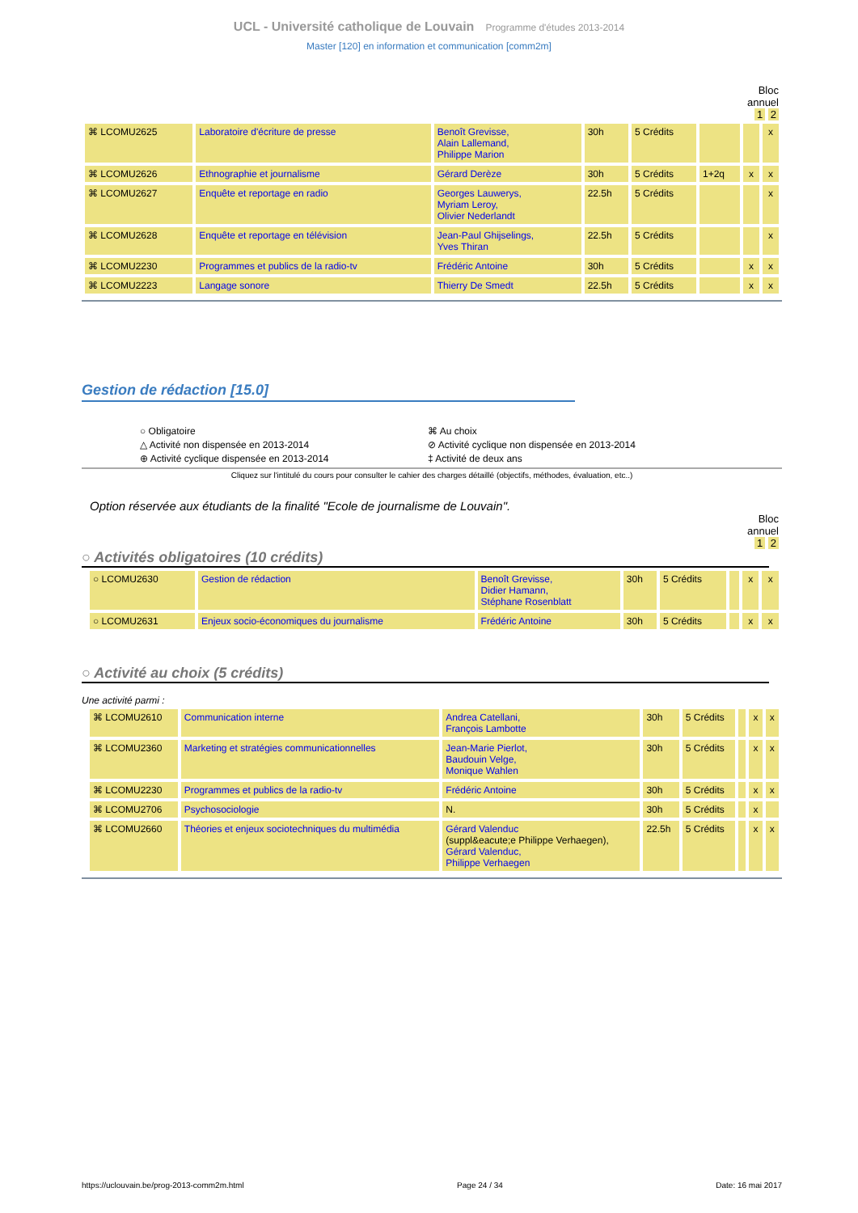UCL - Université catholique de Louvain Programme d'études 2013-2014
Master [120] en information et communication [comm2m]
Bloc
annuel
1 2
| ⌘ LCOMU2625 | Laboratoire d'écriture de presse | Benoît Grevisse, Alain Lallemand, Philippe Marion | 30h | 5 Crédits | | | x |
| ⌘ LCOMU2626 | Ethnographie et journalisme | Gérard Derèze | 30h | 5 Crédits | 1+2q | x | x |
| ⌘ LCOMU2627 | Enquête et reportage en radio | Georges Lauwerys, Myriam Leroy, Olivier Nederlandt | 22.5h | 5 Crédits | | | x |
| ⌘ LCOMU2628 | Enquête et reportage en télévision | Jean-Paul Ghijselings, Yves Thiran | 22.5h | 5 Crédits | | | x |
| ⌘ LCOMU2230 | Programmes et publics de la radio-tv | Frédéric Antoine | 30h | 5 Crédits | | x | x |
| ⌘ LCOMU2223 | Langage sonore | Thierry De Smedt | 22.5h | 5 Crédits | | x | x |
Gestion de rédaction [15.0]
○ Obligatoire
⌘ Au choix
△ Activité non dispensée en 2013-2014
⊘ Activité cyclique non dispensée en 2013-2014
⊕ Activité cyclique dispensée en 2013-2014
‡ Activité de deux ans
Cliquez sur l'intitulé du cours pour consulter le cahier des charges détaillé (objectifs, méthodes, évaluation, etc..)
Option réservée aux étudiants de la finalité "Ecole de journalisme de Louvain".
Bloc
annuel
1 2
○ Activités obligatoires (10 crédits)
| ○ LCOMU2630 | Gestion de rédaction | Benoît Grevisse, Didier Hamann, Stéphane Rosenblatt | 30h | 5 Crédits | | x | x |
| ○ LCOMU2631 | Enjeux socio-économiques du journalisme | Frédéric Antoine | 30h | 5 Crédits | | x | x |
○ Activité au choix (5 crédits)
Une activité parmi :
| ⌘ LCOMU2610 | Communication interne | Andrea Catellani, François Lambotte | 30h | 5 Crédits | | x | x |
| ⌘ LCOMU2360 | Marketing et stratégies communicationnelles | Jean-Marie Pierlot, Baudouin Velge, Monique Wahlen | 30h | 5 Crédits | | x | x |
| ⌘ LCOMU2230 | Programmes et publics de la radio-tv | Frédéric Antoine | 30h | 5 Crédits | | x | x |
| ⌘ LCOMU2706 | Psychosociologie | N. | 30h | 5 Crédits | | x | |
| ⌘ LCOMU2660 | Théories et enjeux sociotechniques du multimédia | Gérard Valenduc (suppl&eacute;e Philippe Verhaegen), Gérard Valenduc, Philippe Verhaegen | 22.5h | 5 Crédits | | x | x |
https://uclouvain.be/prog-2013-comm2m.html Page 24 / 34 Date: 16 mai 2017